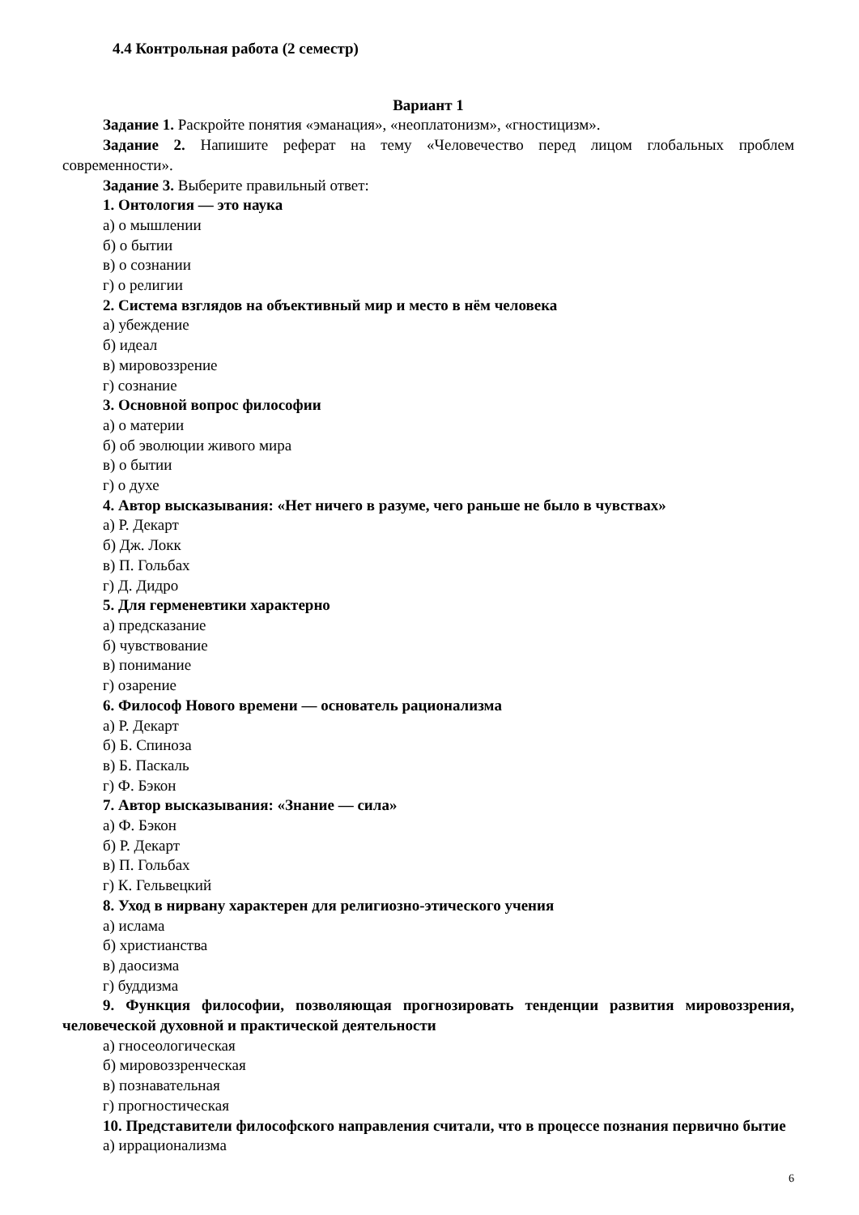4.4 Контрольная работа (2 семестр)
Вариант 1
Задание 1. Раскройте понятия «эманация», «неоплатонизм», «гностицизм».
Задание 2. Напишите реферат на тему «Человечество перед лицом глобальных проблем современности».
Задание 3. Выберите правильный ответ:
1. Онтология — это наука
а) о мышлении
б) о бытии
в) о сознании
г) о религии
2. Система взглядов на объективный мир и место в нём человека
а) убеждение
б) идеал
в) мировоззрение
г) сознание
3. Основной вопрос философии
а) о материи
б) об эволюции живого мира
в) о бытии
г) о духе
4. Автор высказывания: «Нет ничего в разуме, чего раньше не было в чувствах»
а) Р. Декарт
б) Дж. Локк
в) П. Гольбах
г) Д. Дидро
5. Для герменевтики характерно
а) предсказание
б) чувствование
в) понимание
г) озарение
6. Философ Нового времени — основатель рационализма
а) Р. Декарт
б) Б. Спиноза
в) Б. Паскаль
г) Ф. Бэкон
7. Автор высказывания: «Знание — сила»
а) Ф. Бэкон
б) Р. Декарт
в) П. Гольбах
г) К. Гельвецкий
8. Уход в нирвану характерен для религиозно-этического учения
а) ислама
б) христианства
в) даосизма
г) буддизма
9. Функция философии, позволяющая прогнозировать тенденции развития мировоззрения, человеческой духовной и практической деятельности
а) гносеологическая
б) мировоззренческая
в) познавательная
г) прогностическая
10. Представители философского направления считали, что в процессе познания первично бытие
а) иррационализма
6